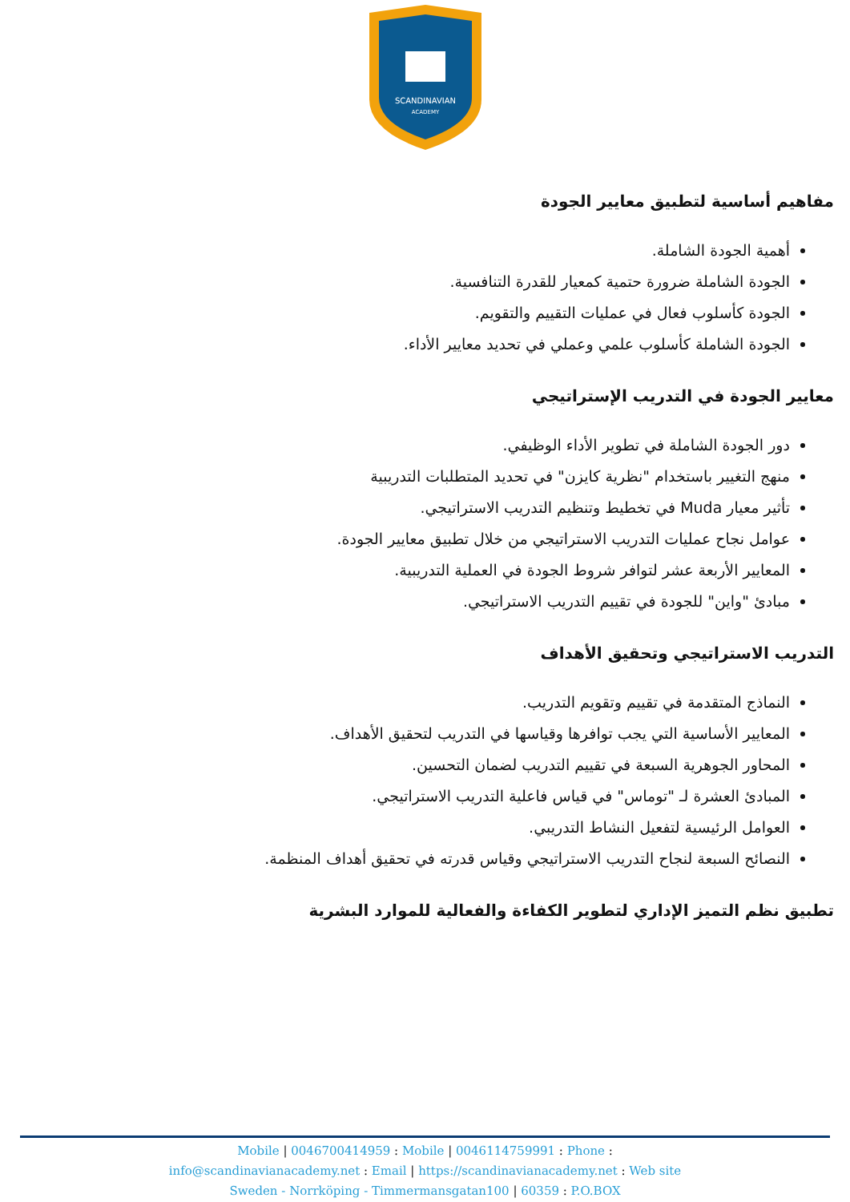SCANDINAVIAN
ACADEMY
مفاهيم أساسية لتطبيق معايير الجودة
أهمية الجودة الشاملة.
الجودة الشاملة ضرورة حتمية كمعيار للقدرة التنافسية.
الجودة كأسلوب فعال في عمليات التقييم والتقويم.
الجودة الشاملة كأسلوب علمي وعملي في تحديد معايير الأداء.
معايير الجودة في التدريب الإستراتيجي
دور الجودة الشاملة في تطوير الأداء الوظيفي.
منهج التغيير باستخدام "نظرية كايزن" في تحديد المتطلبات التدريبية
تأثير معيار Muda في تخطيط وتنظيم التدريب الاستراتيجي.
عوامل نجاح عمليات التدريب الاستراتيجي من خلال تطبيق معايير الجودة.
المعايير الأربعة عشر لتوافر شروط الجودة في العملية التدريبية.
مبادئ "واين" للجودة في تقييم التدريب الاستراتيجي.
التدريب الاستراتيجي وتحقيق الأهداف
النماذج المتقدمة في تقييم وتقويم التدريب.
المعايير الأساسية التي يجب توافرها وقياسها في التدريب لتحقيق الأهداف.
المحاور الجوهرية السبعة في تقييم التدريب لضمان التحسين.
المبادئ العشرة لـ "توماس" في قياس فاعلية التدريب الاستراتيجي.
العوامل الرئيسية لتفعيل النشاط التدريبي.
النصائح السبعة لنجاح التدريب الاستراتيجي وقياس قدرته في تحقيق أهداف المنظمة.
تطبيق نظم التميز الإداري لتطوير الكفاءة والفعالية للموارد البشرية
Mobile | 0046700414959 : Mobile | 0046114759991 : Phone :
info@scandinavianacademy.net : Email | https://scandinavianacademy.net : Web site
Sweden - Norrköping - Timmermansgatan100 | 60359 : P.O.BOX